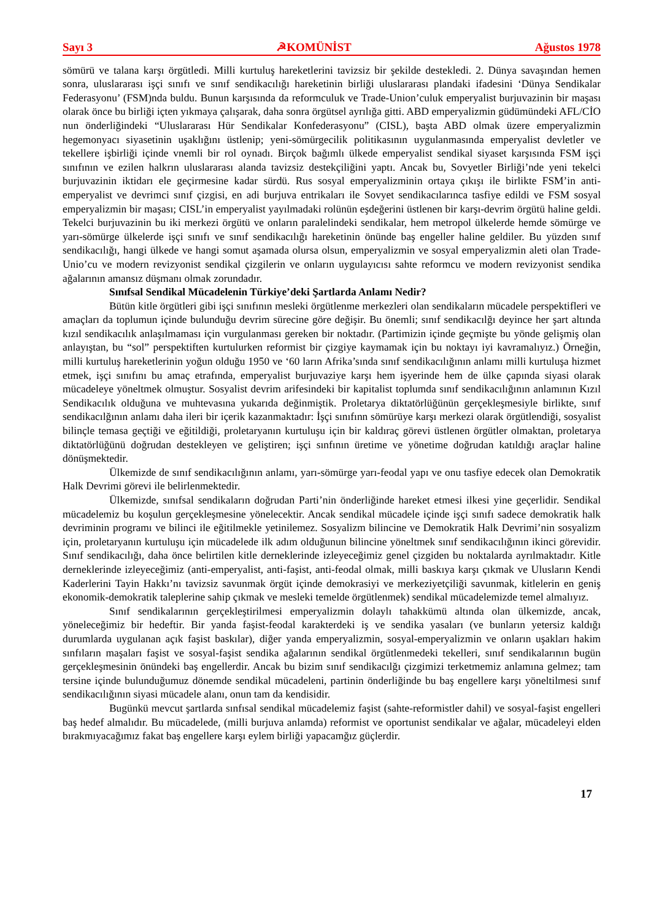Sayı 3 ☭KOMÜNİST Ağustos 1978
sömürü ve talana karşı örgütledi. Milli kurtuluş hareketlerini tavizsiz bir şekilde destekledi. 2. Dünya savaşından hemen sonra, uluslararası işçi sınıfı ve sınıf sendikacılığı hareketinin birliği uluslararası plandaki ifadesini ‘Dünya Sendikalar Federasyonu’ (FSM)nda buldu. Bunun karşısında da reformculuk ve Trade-Union’culuk emperyalist burjuvazinin bir maşası olarak önce bu birliği içten yıkmaya çalışarak, daha sonra örgütsel ayrılığa gitti. ABD emperyalizmin güdümündeki AFL/CİO nun önderliğindeki “Uluslararası Hür Sendikalar Konfederasyonu” (CISL), başta ABD olmak üzere emperyalizmin hegemonyacı siyasetinin uşaklığını üstlenip; yeni-sömürgecilik politikasının uygulanmasında emperyalist devletler ve tekellere işbirliği içinde vnemli bir rol oynadı. Birçok bağımlı ülkede emperyalist sendikal siyaset karşısında FSM işçi sınıfının ve ezilen halkrın uluslararası alanda tavizsiz destekçiliğini yaptı. Ancak bu, Sovyetler Birliği’nde yeni tekelci burjuvazinin iktidarı ele geçirmesine kadar sürdü. Rus sosyal emperyalizminin ortaya çıkışı ile birlikte FSM’in anti-emperyalist ve devrimci sınıf çizgisi, en adi burjuva entrikaları ile Sovyet sendikacılarınca tasfiye edildi ve FSM sosyal emperyalizmin bir maşası; CISL’in emperyalist yayılmadaki rolünün eşdeğerini üstlenen bir karşı-devrim örgütü haline geldi. Tekelci burjuvazinin bu iki merkezi örgütü ve onların paralelindeki sendikalar, hem metropol ülkelerde hemde sömürge ve yarı-sömürge ülkelerde işçi sınıfı ve sınıf sendikacılığı hareketinin önünde baş engeller haline geldiler. Bu yüzden sınıf sendikacılığı, hangi ülkede ve hangi somut aşamada olursa olsun, emperyalizmin ve sosyal emperyalizmin aleti olan Trade-Unio’cu ve modern revizyonist sendikal çizgilerin ve onların uygulayıcısı sahte reformcu ve modern revizyonist sendika ağalarının amansız düşmanı olmak zorundadır.
Sınıfsal Sendikal Mücadelenin Türkiye’deki Şartlarda Anlamı Nedir?
Bütün kitle örgütleri gibi işçi sınıfının mesleki örgütlenme merkezleri olan sendikaların mücadele perspektifleri ve amaçları da toplumun içinde bulunduğu devrim sürecine göre değişir. Bu önemli; sınıf sendikacılğı deyince her şart altında kızıl sendikacılık anlaşılmaması için vurgulanması gereken bir noktadır. (Partimizin içinde geçmişte bu yönde gelişmiş olan anlayıştan, bu “sol” perspektiften kurtulurken reformist bir çizgiye kaymamak için bu noktayı iyi kavramalıyız.) Örneğin, milli kurtuluş hareketlerinin yoğun olduğu 1950 ve ‘60 ların Afrika’sında sınıf sendikacılığının anlamı milli kurtuluşa hizmet etmek, işçi sınıfını bu amaç etrafında, emperyalist burjuvaziye karşı hem işyerinde hem de ülke çapında siyasi olarak mücadeleye yöneltmek olmuştur. Sosyalist devrim arifesindeki bir kapitalist toplumda sınıf sendikacılığının anlamının Kızıl Sendikacılık olduğuna ve muhtevasına yukarıda değinmiştik. Proletarya diktatörlüğünün gerçekleşmesiyle birlikte, sınıf sendikacılğının anlamı daha ileri bir içerik kazanmaktadır: İşçi sınıfınn sömürüye karşı merkezi olarak örgütlendiği, sosyalist bilinçle temasa geçtiği ve eğitildiği, proletaryanın kurtuluşu için bir kaldıraç görevi üstlenen örgütler olmaktan, proletarya diktatörlüğünü doğrudan destekleyen ve geliştiren; işçi sınfının üretime ve yönetime doğrudan katıldığı araçlar haline dönüşmektedir.
Ülkemizde de sınıf sendikacılığının anlamı, yarı-sömürge yarı-feodal yapı ve onu tasfiye edecek olan Demokratik Halk Devrimi görevi ile belirlenmektedir.
Ülkemizde, sınıfsal sendikaların doğrudan Parti’nin önderliğinde hareket etmesi ilkesi yine geçerlidir. Sendikal mücadelemiz bu koşulun gerçekleşmesine yönelecektir. Ancak sendikal mücadele içinde işçi sınıfı sadece demokratik halk devriminin programı ve bilinci ile eğitilmekle yetinilemez. Sosyalizm bilincine ve Demokratik Halk Devrimi’nin sosyalizm için, proletaryanın kurtuluşu için mücadelede ilk adım olduğunun bilincine yöneltmek sınıf sendikacılığının ikinci görevidir. Sınıf sendikacılığı, daha önce belirtilen kitle derneklerinde izleyeceğimiz genel çizgiden bu noktalarda ayrılmaktadır. Kitle derneklerinde izleyeceğimiz (anti-emperyalist, anti-faşist, anti-feodal olmak, milli baskıya karşı çıkmak ve Ulusların Kendi Kaderlerini Tayin Hakkı’nı tavizsiz savunmak örgüt içinde demokrasiyi ve merkeziyetçiliği savunmak, kitlelerin en geniş ekonomik-demokratik taleplerine sahip çıkmak ve mesleki temelde örgütlenmek) sendikal mücadelemizde temel almalıyız.
Sınıf sendikalarının gerçekleştirilmesi emperyalizmin dolaylı tahakkümü altında olan ülkemizde, ancak, yöneleceğimiz bir hedeftir. Bir yanda faşist-feodal karakterdeki iş ve sendika yasaları (ve bunların yetersiz kaldığı durumlarda uygulanan açık faşist baskılar), diğer yanda emperyalizmin, sosyal-emperyalizmin ve onların uşakları hakim sınfıların maşaları faşist ve sosyal-faşist sendika ağalarının sendikal örgütlenmedeki tekelleri, sınıf sendikalarının bugün gerçekleşmesinin önündeki baş engellerdir. Ancak bu bizim sınıf sendikacılğı çizgimizi terketmemiz anlamına gelmez; tam tersine içinde bulunduğumuz dönemde sendikal mücadeleni, partinin önderliğinde bu baş engellere karşı yöneltilmesi sınıf sendikacılığının siyasi mücadele alanı, onun tam da kendisidir.
Bugünkü mevcut şartlarda sınfısal sendikal mücadelemiz faşist (sahte-reformistler dahil) ve sosyal-faşist engelleri baş hedef almalıdır. Bu mücadelede, (milli burjuva anlamda) reformist ve oportunist sendikalar ve ağalar, mücadeleyi elden bırakmıyacağımız fakat baş engellere karşı eylem birliği yapacamğız güçlerdir.
17